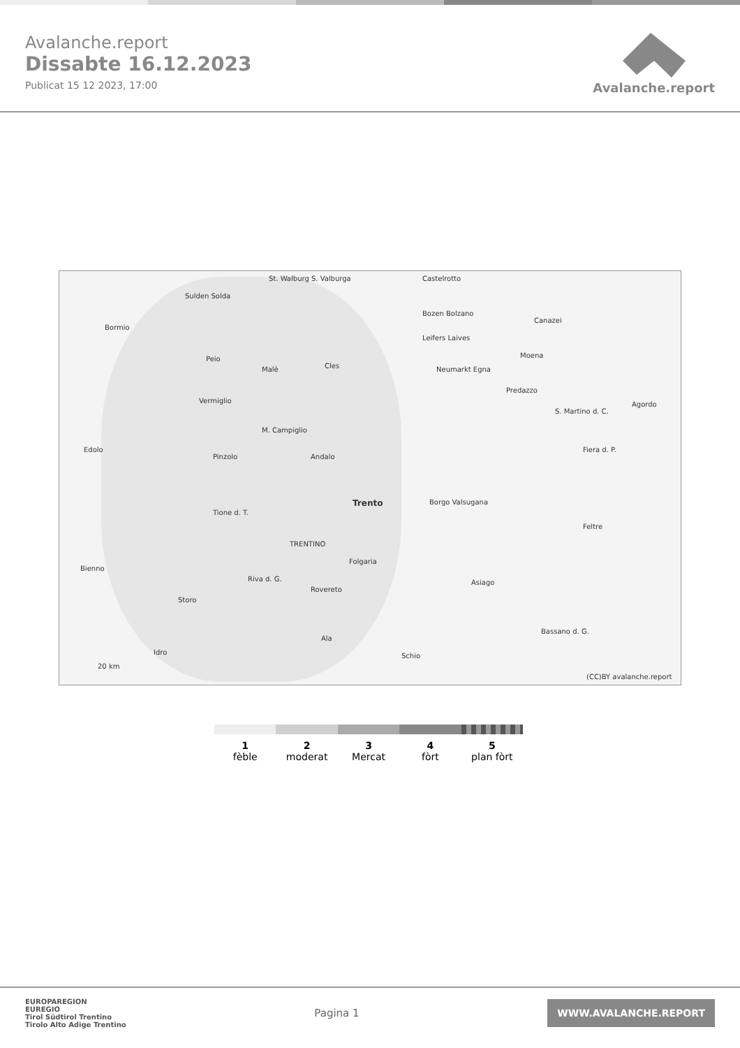Avalanche.report
Dissabte 16.12.2023
Publicat 15 12 2023, 17:00
Avalanche.report
Sulden Solda
St. Walburg S. Valburga Castelrotto
Bozen Bolzano
Leifers Laives
Bormio
Peio
Malè Cles
Vermiglio
M. Campiglio
Neumarkt Egna
Predazzo
Canazei
Moena
S. Martino d. C.
Fiera d. P.
Agordo
Edolo
Pinzolo Andalo
Trento Borgo Valsugana
Feltre
Tione d. T.
TRENTINO
Bienno
Folgaria
Riva d. G.
Rovereto
Asiago
Storo
Bassano d. G.
Ala
Idro Schio
20 km
(CC)BY avalanche.report
1
fèble
2
moderat
3
Mercat
4
fòrt
5
plan fòrt
EUROPAREGION
EUREGIO
Tirol Südtirol Trentino
Tirolo Alto Adige Trentino
Pagina 1
WWW.AVALANCHE.REPORT